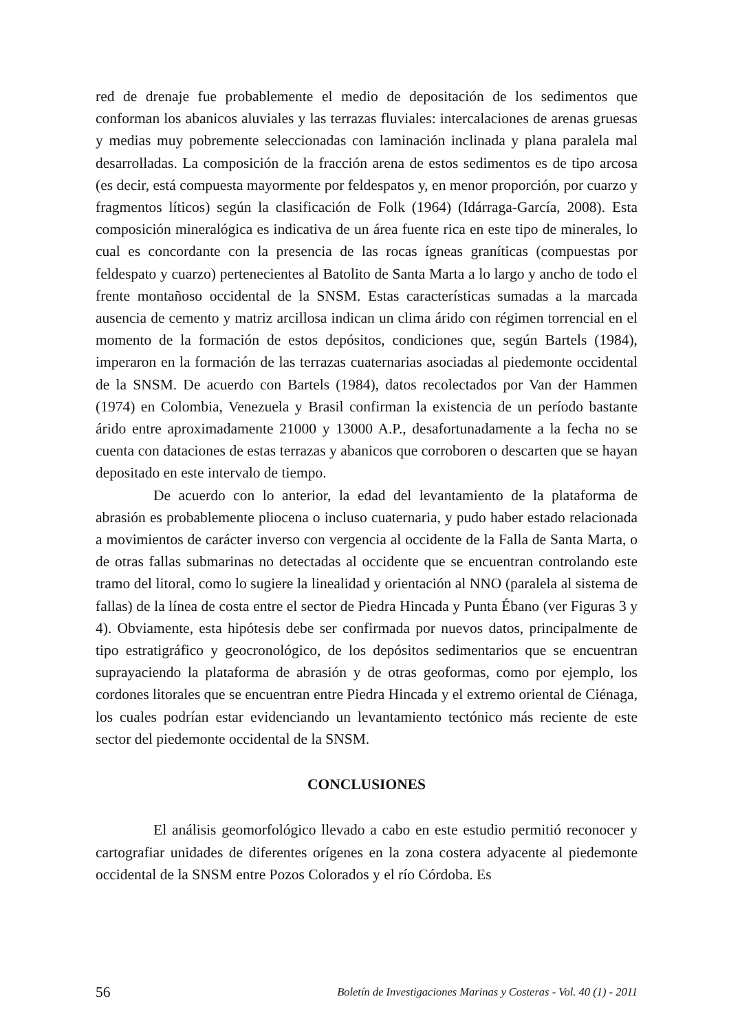red de drenaje fue probablemente el medio de depositación de los sedimentos que conforman los abanicos aluviales y las terrazas fluviales: intercalaciones de arenas gruesas y medias muy pobremente seleccionadas con laminación inclinada y plana paralela mal desarrolladas. La composición de la fracción arena de estos sedimentos es de tipo arcosa (es decir, está compuesta mayormente por feldespatos y, en menor proporción, por cuarzo y fragmentos líticos) según la clasificación de Folk (1964) (Idárraga-García, 2008). Esta composición mineralógica es indicativa de un área fuente rica en este tipo de minerales, lo cual es concordante con la presencia de las rocas ígneas graníticas (compuestas por feldespato y cuarzo) pertenecientes al Batolito de Santa Marta a lo largo y ancho de todo el frente montañoso occidental de la SNSM. Estas características sumadas a la marcada ausencia de cemento y matriz arcillosa indican un clima árido con régimen torrencial en el momento de la formación de estos depósitos, condiciones que, según Bartels (1984), imperaron en la formación de las terrazas cuaternarias asociadas al piedemonte occidental de la SNSM. De acuerdo con Bartels (1984), datos recolectados por Van der Hammen (1974) en Colombia, Venezuela y Brasil confirman la existencia de un período bastante árido entre aproximadamente 21000 y 13000 A.P., desafortunadamente a la fecha no se cuenta con dataciones de estas terrazas y abanicos que corroboren o descarten que se hayan depositado en este intervalo de tiempo.
De acuerdo con lo anterior, la edad del levantamiento de la plataforma de abrasión es probablemente pliocena o incluso cuaternaria, y pudo haber estado relacionada a movimientos de carácter inverso con vergencia al occidente de la Falla de Santa Marta, o de otras fallas submarinas no detectadas al occidente que se encuentran controlando este tramo del litoral, como lo sugiere la linealidad y orientación al NNO (paralela al sistema de fallas) de la línea de costa entre el sector de Piedra Hincada y Punta Ébano (ver Figuras 3 y 4). Obviamente, esta hipótesis debe ser confirmada por nuevos datos, principalmente de tipo estratigráfico y geocronológico, de los depósitos sedimentarios que se encuentran suprayaciendo la plataforma de abrasión y de otras geoformas, como por ejemplo, los cordones litorales que se encuentran entre Piedra Hincada y el extremo oriental de Ciénaga, los cuales podrían estar evidenciando un levantamiento tectónico más reciente de este sector del piedemonte occidental de la SNSM.
CONCLUSIONES
El análisis geomorfológico llevado a cabo en este estudio permitió reconocer y cartografiar unidades de diferentes orígenes en la zona costera adyacente al piedemonte occidental de la SNSM entre Pozos Colorados y el río Córdoba. Es
56 Boletín de Investigaciones Marinas y Costeras - Vol. 40 (1) - 2011